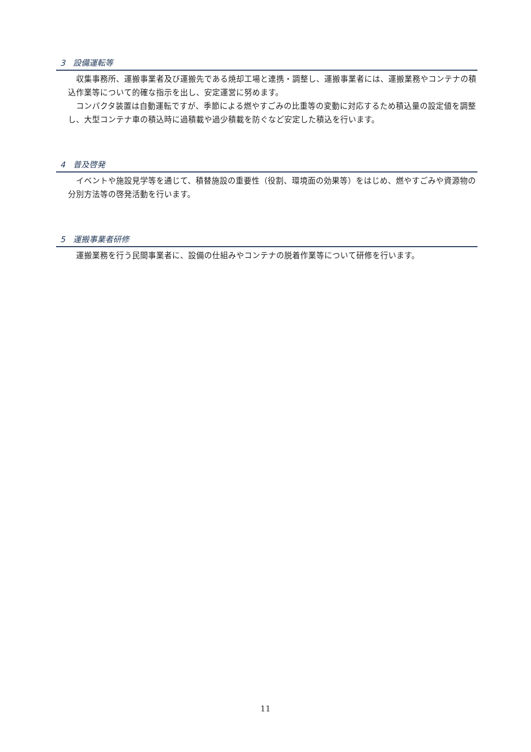3　設備運転等
収集事務所、運搬事業者及び運搬先である焼却工場と連携・調整し、運搬事業者には、運搬業務やコンテナの積込作業等について的確な指示を出し、安定運営に努めます。
コンパクタ装置は自動運転ですが、季節による燃やすごみの比重等の変動に対応するため積込量の設定値を調整し、大型コンテナ車の積込時に過積載や過少積載を防ぐなど安定した積込を行います。
4　普及啓発
イベントや施設見学等を通じて、積替施設の重要性（役割、環境面の効果等）をはじめ、燃やすごみや資源物の分別方法等の啓発活動を行います。
5　運搬事業者研修
運搬業務を行う民間事業者に、設備の仕組みやコンテナの脱着作業等について研修を行います。
11